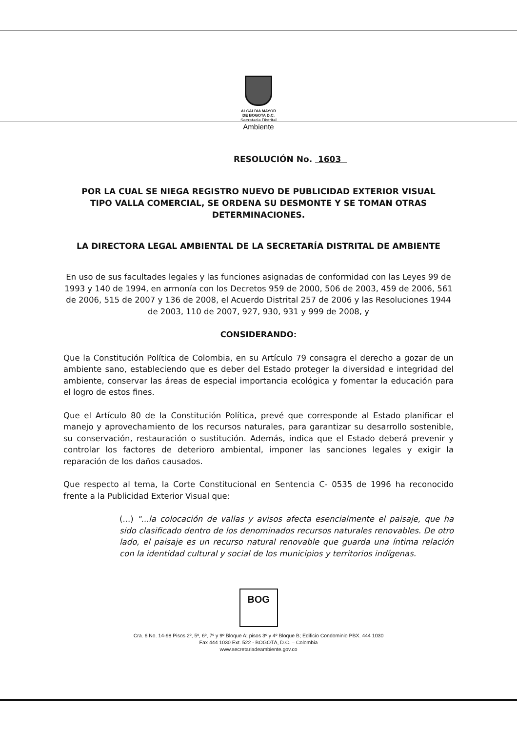ALCALDIA MAYOR
DE BOGOTA D.C.
Secretaría Distrital
Ambiente
RESOLUCIÓN No. 1603
POR LA CUAL SE NIEGA REGISTRO NUEVO DE PUBLICIDAD EXTERIOR VISUAL TIPO VALLA COMERCIAL, SE ORDENA SU DESMONTE Y SE TOMAN OTRAS DETERMINACIONES.
LA DIRECTORA LEGAL AMBIENTAL DE LA SECRETARÍA DISTRITAL DE AMBIENTE
En uso de sus facultades legales y las funciones asignadas de conformidad con las Leyes 99 de 1993 y 140 de 1994, en armonía con los Decretos 959 de 2000, 506 de 2003, 459 de 2006, 561 de 2006, 515 de 2007 y 136 de 2008, el Acuerdo Distrital 257 de 2006 y las Resoluciones 1944 de 2003, 110 de 2007, 927, 930, 931 y 999 de 2008, y
CONSIDERANDO:
Que la Constitución Política de Colombia, en su Artículo 79 consagra el derecho a gozar de un ambiente sano, estableciendo que es deber del Estado proteger la diversidad e integridad del ambiente, conservar las áreas de especial importancia ecológica y fomentar la educación para el logro de estos fines.
Que el Artículo 80 de la Constitución Política, prevé que corresponde al Estado planificar el manejo y aprovechamiento de los recursos naturales, para garantizar su desarrollo sostenible, su conservación, restauración o sustitución. Además, indica que el Estado deberá prevenir y controlar los factores de deterioro ambiental, imponer las sanciones legales y exigir la reparación de los daños causados.
Que respecto al tema, la Corte Constitucional en Sentencia C- 0535 de 1996 ha reconocido frente a la Publicidad Exterior Visual que:
(...) "...la colocación de vallas y avisos afecta esencialmente el paisaje, que ha sido clasificado dentro de los denominados recursos naturales renovables. De otro lado, el paisaje es un recurso natural renovable que guarda una íntima relación con la identidad cultural y social de los municipios y territorios indígenas.
BOG
Cra. 6 No. 14-98 Pisos 2º, 5º, 6º, 7º y 9º Bloque A; pisos 3º y 4º Bloque B; Edificio Condominio PBX. 444 1030
Fax 444 1030 Ext. 522 - BOGOTÁ, D.C. – Colombia
www.secretariadeambiente.gov.co